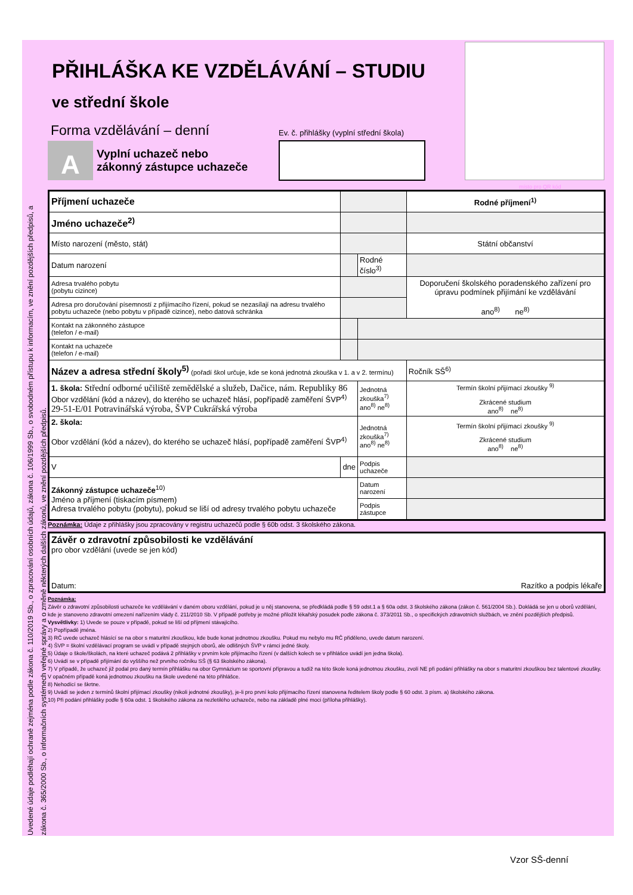Uvedené údaje podléhají ochraně zejména podle zákona č. 110/2019 Sb., o zpracování osobních údajů, zákona č. 106/1999 Sb., o svobodném přístupu k informacím, ve znění pozdějších předpisů, a zákona č. 365/2000 Sb., o informačních systémech veřejné správy a o změně některých dalších zákonů, ve znění pozdějších předpisů.
PŘIHLÁŠKA KE VZDĚLÁVÁNÍ – STUDIU
ve střední škole
Forma vzdělávání – denní
Ev. č. přihlášky (vyplní střední škola)
A Vyplní uchazeč nebo
zákonný zástupce uchazeče
místo pro QR kód
| Příjmení uchazeče | | | | Rodné příjmení<sup>1)</sup> |
| Jméno uchazeče<sup>2)</sup> | | | | |
| Místo narození (město, stát) | | | | Státní občanství |
| Datum narození | | Rodné číslo<sup>3)</sup> | | |
| Adresa trvalého pobytu (pobytu cizince) | | | | Doporučení školského poradenského zařízení pro úpravu podmínek přijímání ke vzdělávání ano<sup>8)</sup> ne<sup>8)</sup> |
| Adresa pro doručování písemností z přijímacího řízení, pokud se nezasílají na adresu trvalého pobytu uchazeče (nebo pobytu v případě cizince), nebo datová schránka | | | | |
| Kontakt na zákonného zástupce (telefon / e-mail) | | | | |
| Kontakt na uchazeče (telefon / e-mail) | | | | |
| Název a adresa střední školy<sup>5)</sup> (pořadí škol určuje, kde se koná jednotná zkouška v 1. a v 2. termínu) | | | | Ročník SŠ<sup>6)</sup> |
| 1. škola: Střední odborné učiliště zemědělské a služeb, Dačice, nám. Republiky 86 Obor vzdělání (kód a název), do kterého se uchazeč hlásí, popřípadě zaměření ŠVP<sup>4)</sup> 29-51-E/01 Potravinářská výroba, ŠVP Cukrářská výroba | | | Jednotná zkouška<sup>7)</sup> ano<sup>8)</sup> ne<sup>8)</sup> | Termín školní přijímací zkoušky <sup>9)</sup> Zkrácené studium ano<sup>8)</sup> ne<sup>8)</sup> |
| 2. škola: Obor vzdělání (kód a název), do kterého se uchazeč hlásí, popřípadě zaměření ŠVP<sup>4)</sup> | | | Jednotná zkouška<sup>7)</sup> ano<sup>8)</sup> ne<sup>8)</sup> | Termín školní přijímací zkoušky <sup>9)</sup> Zkrácené studium ano<sup>8)</sup> ne<sup>8)</sup> |
| V | dne | | Podpis uchazeče | |
| Zákonný zástupce uchazeče<sup>10)</sup> Jméno a příjmení (tiskacím písmem) Adresa trvalého pobytu (pobytu), pokud se liší od adresy trvalého pobytu uchazeče | | | Datum narození | |
| | | | Podpis zástupce | |
Poznámka: Údaje z přihlášky jsou zpracovány v registru uchazečů podle § 60b odst. 3 školského zákona.
| Závěr o zdravotní způsobilosti ke vzdělávání pro obor vzdělání (uvede se jen kód) Datum: Razítko a podpis lékaře |
Poznámka:
Závěr o zdravotní způsobilosti uchazeče ke vzdělávání v daném oboru vzdělání, pokud je u něj stanovena, se předkládá podle § 59 odst.1 a § 60a odst. 3 školského zákona (zákon č. 561/2004 Sb.). Dokládá se jen u oborů vzdělání, kde je stanoveno zdravotní omezení nařízením vlády č. 211/2010 Sb. V případě potřeby je možné přiložit lékařský posudek podle zákona č. 373/2011 Sb., o specifických zdravotních službách, ve znění pozdějších předpisů.
Vysvětlivky: 1) Uvede se pouze v případě, pokud se liší od příjmení stávajícího.
2) Popřípadě jména.
3) RČ uvede uchazeč hlásící se na obor s maturitní zkouškou, kde bude konat jednotnou zkoušku. Pokud mu nebylo mu RČ přiděleno, uvede datum narození.
4) ŠVP = školní vzdělávací program se uvádí v případě stejných oborů, ale odlišných ŠVP v rámci jedné školy.
5) Údaje o škole/školách, na které uchazeč podává 2 přihlášky v prvním kole přijímacího řízení (v dalších kolech se v přihlášce uvádí jen jedna škola).
6) Uvádí se v případě přijímání do vyššího než prvního ročníku SŠ (§ 63 školského zákona).
7) V případě, že uchazeč již podal pro daný termín přihlášku na obor Gymnázium se sportovní přípravou a tudíž na této škole koná jednotnou zkoušku, zvolí NE při podání přihlášky na obor s maturitní zkouškou bez talentové zkoušky. V opačném případě koná jednotnou zkoušku na škole uvedené na této přihlášce.
8) Nehodící se škrtne.
9) Uvádí se jeden z termínů školní přijímací zkoušky (nikoli jednotné zkoušky), je-li pro první kolo přijímacího řízení stanovena ředitelem školy podle § 60 odst. 3 písm. a) školského zákona.
10) Při podání přihlášky podle § 60a odst. 1 školského zákona za nezletilého uchazeče, nebo na základě plné moci (příloha přihlášky).
Vzor SŠ-denní